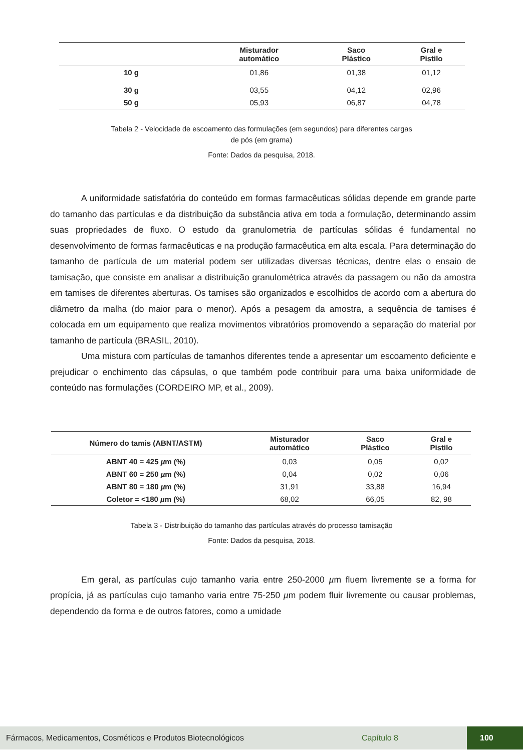| | Misturador automático | Saco Plástico | Gral e Pistilo |
| --- | --- | --- | --- |
| 10 g | 01,86 | 01,38 | 01,12 |
| 30 g | 03,55 | 04,12 | 02,96 |
| 50 g | 05,93 | 06,87 | 04,78 |
Tabela 2 - Velocidade de escoamento das formulações (em segundos) para diferentes cargas
de pós (em grama)
Fonte: Dados da pesquisa, 2018.
A uniformidade satisfatória do conteúdo em formas farmacêuticas sólidas depende em grande parte do tamanho das partículas e da distribuição da substância ativa em toda a formulação, determinando assim suas propriedades de fluxo. O estudo da granulometria de partículas sólidas é fundamental no desenvolvimento de formas farmacêuticas e na produção farmacêutica em alta escala. Para determinação do tamanho de partícula de um material podem ser utilizadas diversas técnicas, dentre elas o ensaio de tamisação, que consiste em analisar a distribuição granulométrica através da passagem ou não da amostra em tamises de diferentes aberturas. Os tamises são organizados e escolhidos de acordo com a abertura do diâmetro da malha (do maior para o menor). Após a pesagem da amostra, a sequência de tamises é colocada em um equipamento que realiza movimentos vibratórios promovendo a separação do material por tamanho de partícula (BRASIL, 2010).
Uma mistura com partículas de tamanhos diferentes tende a apresentar um escoamento deficiente e prejudicar o enchimento das cápsulas, o que também pode contribuir para uma baixa uniformidade de conteúdo nas formulações (CORDEIRO MP, et al., 2009).
| Número do tamis (ABNT/ASTM) | Misturador automático | Saco Plástico | Gral e Pistilo |
| --- | --- | --- | --- |
| ABNT 40 = 425 µ m (%) | 0,03 | 0,05 | 0,02 |
| ABNT 60 = 250 µ m (%) | 0,04 | 0,02 | 0,06 |
| ABNT 80 = 180 µ m (%) | 31,91 | 33,88 | 16,94 |
| Coletor = <180 µ m (%) | 68,02 | 66,05 | 82, 98 |
Tabela 3 - Distribuição do tamanho das partículas através do processo tamisação
Fonte: Dados da pesquisa, 2018.
Em geral, as partículas cujo tamanho varia entre 250-2000 µm fluem livremente se a forma for propícia, já as partículas cujo tamanho varia entre 75-250 µm podem fluir livremente ou causar problemas, dependendo da forma e de outros fatores, como a umidade
Fármacos, Medicamentos, Cosméticos e Produtos Biotecnológicos Capítulo 8 100